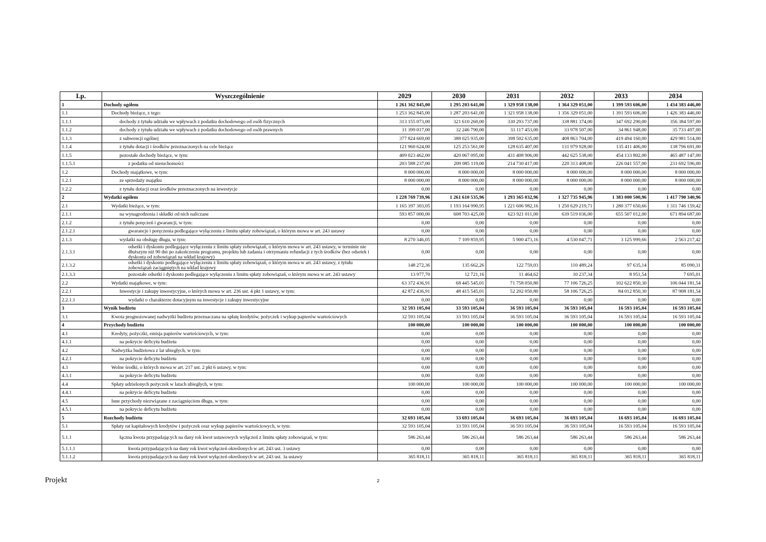| Lp. | Wyszczególnienie | 2029 | 2030 | 2031 | 2032 | 2033 | 2034 |
| --- | --- | --- | --- | --- | --- | --- | --- |
| 1 | Dochody ogółem | 1 261 362 845,00 | 1 295 203 641,00 | 1 329 958 138,00 | 1 364 329 051,00 | 1 399 593 606,00 | 1 434 383 446,00 |
| 1.1 | Dochody bieżące, z tego: | 1 253 362 845,00 | 1 287 203 641,00 | 1 321 958 138,00 | 1 356 329 051,00 | 1 391 593 606,00 | 1 426 383 446,00 |
| 1.1.1 | dochody z tytułu udziału we wpływach z podatku dochodowego od osób fizycznych | 313 155 073,00 | 321 610 260,00 | 330 293 737,00 | 338 881 374,00 | 347 692 290,00 | 356 384 597,00 |
| 1.1.2 | dochody z tytułu udziału we wpływach z podatku dochodowego od osób prawnych | 31 399 017,00 | 32 246 790,00 | 33 117 453,00 | 33 978 507,00 | 34 861 948,00 | 35 733 497,00 |
| 1.1.3 | z subwencji ogólnej | 377 824 669,00 | 388 025 935,00 | 398 502 635,00 | 408 863 704,00 | 419 494 160,00 | 429 981 514,00 |
| 1.1.4 | z tytułu dotacji i środków przeznaczonych na cele bieżące | 121 960 624,00 | 125 253 561,00 | 128 635 407,00 | 131 979 928,00 | 135 411 406,00 | 138 796 691,00 |
| 1.1.5 | pozostałe dochody bieżące, w tym: | 409 023 462,00 | 420 067 095,00 | 431 408 906,00 | 442 625 538,00 | 454 133 802,00 | 465 487 147,00 |
| 1.1.5.1 | z podatku od nieruchomości | 203 588 237,00 | 209 085 119,00 | 214 730 417,00 | 220 313 408,00 | 226 041 557,00 | 231 692 596,00 |
| 1.2 | Dochody majątkowe, w tym: | 8 000 000,00 | 8 000 000,00 | 8 000 000,00 | 8 000 000,00 | 8 000 000,00 | 8 000 000,00 |
| 1.2.1 | ze sprzedaży majątku | 8 000 000,00 | 8 000 000,00 | 8 000 000,00 | 8 000 000,00 | 8 000 000,00 | 8 000 000,00 |
| 1.2.2 | z tytułu dotacji oraz środków przeznaczonych na inwestycje | 0,00 | 0,00 | 0,00 | 0,00 | 0,00 | 0,00 |
| 2 | Wydatki ogółem | 1 228 769 739,96 | 1 261 610 535,96 | 1 293 365 032,96 | 1 327 735 945,96 | 1 383 000 500,96 | 1 417 790 340,96 |
| 2.1 | Wydatki bieżące, w tym: | 1 165 397 303,05 | 1 193 164 990,95 | 1 221 606 982,16 | 1 250 629 219,71 | 1 280 377 650,66 | 1 311 746 159,42 |
| 2.1.1 | na wynagrodzenia i składki od nich naliczane | 593 857 000,00 | 608 703 425,00 | 623 921 011,00 | 639 519 036,00 | 655 507 012,00 | 671 894 687,00 |
| 2.1.2 | z tytułu poręczeń i gwarancji, w tym: | 0,00 | 0,00 | 0,00 | 0,00 | 0,00 | 0,00 |
| 2.1.2.1 | gwarancje i poręczenia podlegające wyłączeniu z limitu spłaty zobowiązań, o którym mowa w art. 243 ustawy | 0,00 | 0,00 | 0,00 | 0,00 | 0,00 | 0,00 |
| 2.1.3 | wydatki na obsługę długu, w tym: | 8 270 346,05 | 7 109 859,95 | 5 900 473,16 | 4 530 047,71 | 3 125 999,66 | 2 563 217,42 |
| 2.1.3.1 | odsetki i dyskonto podlegające wyłączeniu z limitu spłaty zobowiązań, o którym mowa w art. 243 ustawy, w terminie nie dłuższym niż 90 dni po zakończeniu programu, projektu lub zadania i otrzymaniu refundacji z tych środków (bez odsetek i dyskonta od zobowiązań na wkład krajowy) | 0,00 | 0,00 | 0,00 | 0,00 | 0,00 | 0,00 |
| 2.1.3.2 | odsetki i dyskonto podlegające wyłączeniu z limitu spłaty zobowiązań, o którym mowa w art. 243 ustawy, z tytułu zobowiązań zaciągniętych na wkład krajowy | 148 272,36 | 135 662,26 | 122 759,03 | 110 489,24 | 97 635,14 | 85 090,31 |
| 2.1.3.3 | pozostałe odsetki i dyskonto podlegające wyłączeniu z limitu spłaty zobowiązań, o którym mowa w art. 243 ustawy | 13 977,70 | 12 721,16 | 11 464,62 | 10 237,34 | 8 951,54 | 7 695,01 |
| 2.2 | Wydatki majątkowe, w tym: | 63 372 436,91 | 68 445 545,01 | 71 758 050,80 | 77 106 726,25 | 102 622 850,30 | 106 044 181,54 |
| 2.2.1 | Inwestycje i zakupy inwestycyjne, o których mowa w art. 236 ust. 4 pkt 1 ustawy, w tym: | 42 872 436,91 | 48 415 545,01 | 52 202 050,80 | 58 106 726,25 | 84 012 850,30 | 87 908 181,54 |
| 2.2.1.1 | wydatki o charakterze dotacyjnym na inwestycje i zakupy inwestycyjne | 0,00 | 0,00 | 0,00 | 0,00 | 0,00 | 0,00 |
| 3 | Wynik budżetu | 32 593 105,04 | 33 593 105,04 | 36 593 105,04 | 36 593 105,04 | 16 593 105,04 | 16 593 105,04 |
| 3.1 | Kwota prognozowanej nadwyżki budżetu przeznaczana na spłatę kredytów, pożyczek i wykup papierów wartościowych | 32 593 105,04 | 33 593 105,04 | 36 593 105,04 | 36 593 105,04 | 16 593 105,04 | 16 593 105,04 |
| 4 | Przychody budżetu | 100 000,00 | 100 000,00 | 100 000,00 | 100 000,00 | 100 000,00 | 100 000,00 |
| 4.1 | Kredyty, pożyczki, emisja papierów wartościowych, w tym: | 0,00 | 0,00 | 0,00 | 0,00 | 0,00 | 0,00 |
| 4.1.1 | na pokrycie deficytu budżetu | 0,00 | 0,00 | 0,00 | 0,00 | 0,00 | 0,00 |
| 4.2 | Nadwyżka budżetowa z lat ubiegłych, w tym: | 0,00 | 0,00 | 0,00 | 0,00 | 0,00 | 0,00 |
| 4.2.1 | na pokrycie deficytu budżetu | 0,00 | 0,00 | 0,00 | 0,00 | 0,00 | 0,00 |
| 4.3 | Wolne środki, o których mowa w art. 217 ust. 2 pkt 6 ustawy, w tym: | 0,00 | 0,00 | 0,00 | 0,00 | 0,00 | 0,00 |
| 4.3.1 | na pokrycie deficytu budżetu | 0,00 | 0,00 | 0,00 | 0,00 | 0,00 | 0,00 |
| 4.4 | Spłaty udzielonych pożyczek w latach ubiegłych, w tym: | 100 000,00 | 100 000,00 | 100 000,00 | 100 000,00 | 100 000,00 | 100 000,00 |
| 4.4.1 | na pokrycie deficytu budżetu | 0,00 | 0,00 | 0,00 | 0,00 | 0,00 | 0,00 |
| 4.5 | Inne przychody niezwiązane z zaciągnięciem długu, w tym: | 0,00 | 0,00 | 0,00 | 0,00 | 0,00 | 0,00 |
| 4.5.1 | na pokrycie deficytu budżetu | 0,00 | 0,00 | 0,00 | 0,00 | 0,00 | 0,00 |
| 5 | Rozchody budżetu | 32 693 105,04 | 33 693 105,04 | 36 693 105,04 | 36 693 105,04 | 16 693 105,04 | 16 693 105,04 |
| 5.1 | Spłaty rat kapitałowych kredytów i pożyczek oraz wykup papierów wartościowych, w tym: | 32 593 105,04 | 33 593 105,04 | 36 593 105,04 | 36 593 105,04 | 16 593 105,04 | 16 593 105,04 |
| 5.1.1 | łączna kwota przypadających na dany rok kwot ustawowych wyłączeń z limitu spłaty zobowiązań, w tym: | 586 263,44 | 586 263,44 | 586 263,44 | 586 263,44 | 586 263,44 | 586 263,44 |
| 5.1.1.1 | kwota przypadających na dany rok kwot wyłączeń określonych w art. 243 ust. 3 ustawy | 0,00 | 0,00 | 0,00 | 0,00 | 0,00 | 0,00 |
| 5.1.1.2 | kwota przypadających na dany rok kwot wyłączeń określonych w art. 243 ust. 3a ustawy | 365 818,11 | 365 818,11 | 365 818,11 | 365 818,11 | 365 818,11 | 365 818,11 |
Projekt
2